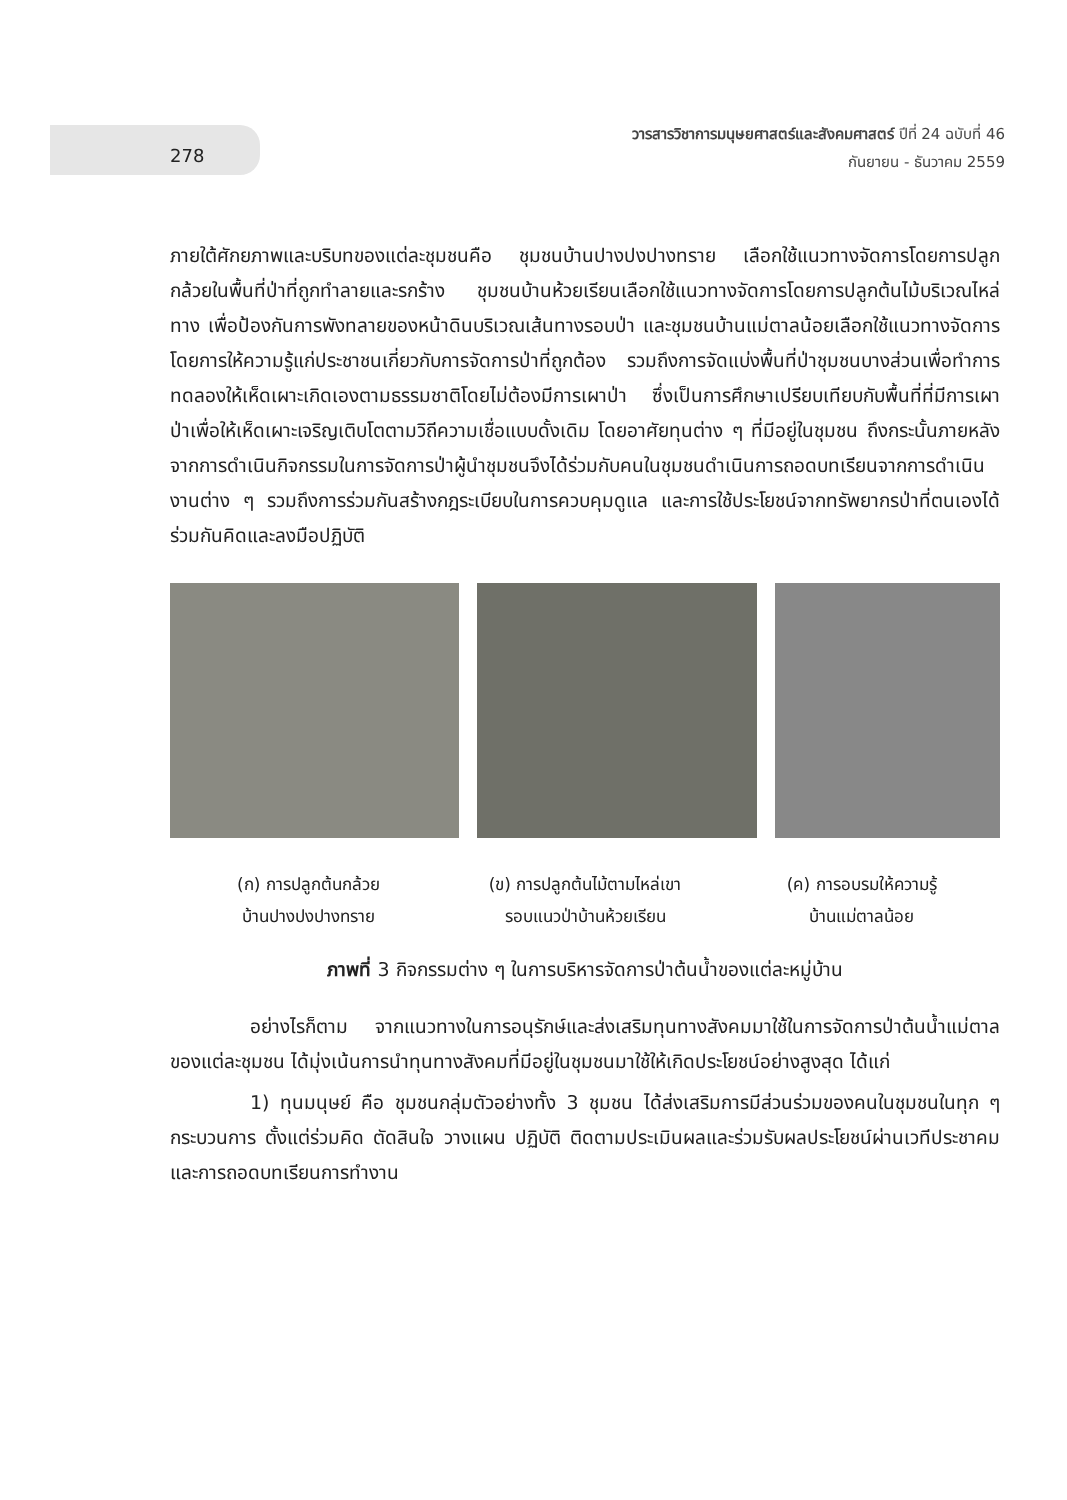278
วารสารวิชาการมนุษยศาสตร์และสังคมศาสตร์ ปีที่ 24 ฉบับที่ 46
กันยายน - ธันวาคม 2559
ภายใต้ศักยภาพและบริบทของแต่ละชุมชนคือ ชุมชนบ้านปางปงปางทราย เลือกใช้แนวทางจัดการโดยการปลูกกล้วยในพื้นที่ป่าที่ถูกทำลายและรกร้าง ชุมชนบ้านห้วยเรียนเลือกใช้แนวทางจัดการโดยการปลูกต้นไม้บริเวณไหล่ทาง เพื่อป้องกันการพังทลายของหน้าดินบริเวณเส้นทางรอบป่า และชุมชนบ้านแม่ตาลน้อยเลือกใช้แนวทางจัดการโดยการให้ความรู้แก่ประชาชนเกี่ยวกับการจัดการป่าที่ถูกต้อง รวมถึงการจัดแบ่งพื้นที่ป่าชุมชนบางส่วนเพื่อทำการทดลองให้เห็ดเผาะเกิดเองตามธรรมชาติโดยไม่ต้องมีการเผาป่า ซึ่งเป็นการศึกษาเปรียบเทียบกับพื้นที่ที่มีการเผาป่าเพื่อให้เห็ดเผาะเจริญเติบโตตามวิถีความเชื่อแบบดั้งเดิม โดยอาศัยทุนต่าง ๆ ที่มีอยู่ในชุมชน ถึงกระนั้นภายหลังจากการดำเนินกิจกรรมในการจัดการป่าผู้นำชุมชนจึงได้ร่วมกับคนในชุมชนดำเนินการถอดบทเรียนจากการดำเนินงานต่าง ๆ รวมถึงการร่วมกันสร้างกฎระเบียบในการควบคุมดูแล และการใช้ประโยชน์จากทรัพยากรป่าที่ตนเองได้ร่วมกันคิดและลงมือปฏิบัติ
(ก) การปลูกต้นกล้วย
บ้านปางปงปางทราย
(ข) การปลูกต้นไม้ตามไหล่เขา
รอบแนวป่าบ้านห้วยเรียน
(ค) การอบรมให้ความรู้
บ้านแม่ตาลน้อย
ภาพที่ 3 กิจกรรมต่าง ๆ ในการบริหารจัดการป่าต้นน้ำของแต่ละหมู่บ้าน
อย่างไรก็ตาม จากแนวทางในการอนุรักษ์และส่งเสริมทุนทางสังคมมาใช้ในการจัดการป่าต้นน้ำแม่ตาลของแต่ละชุมชน ได้มุ่งเน้นการนำทุนทางสังคมที่มีอยู่ในชุมชนมาใช้ให้เกิดประโยชน์อย่างสูงสุด ได้แก่
1) ทุนมนุษย์ คือ ชุมชนกลุ่มตัวอย่างทั้ง 3 ชุมชน ได้ส่งเสริมการมีส่วนร่วมของคนในชุมชนในทุก ๆ กระบวนการ ตั้งแต่ร่วมคิด ตัดสินใจ วางแผน ปฏิบัติ ติดตามประเมินผลและร่วมรับผลประโยชน์ผ่านเวทีประชาคม และการถอดบทเรียนการทำงาน